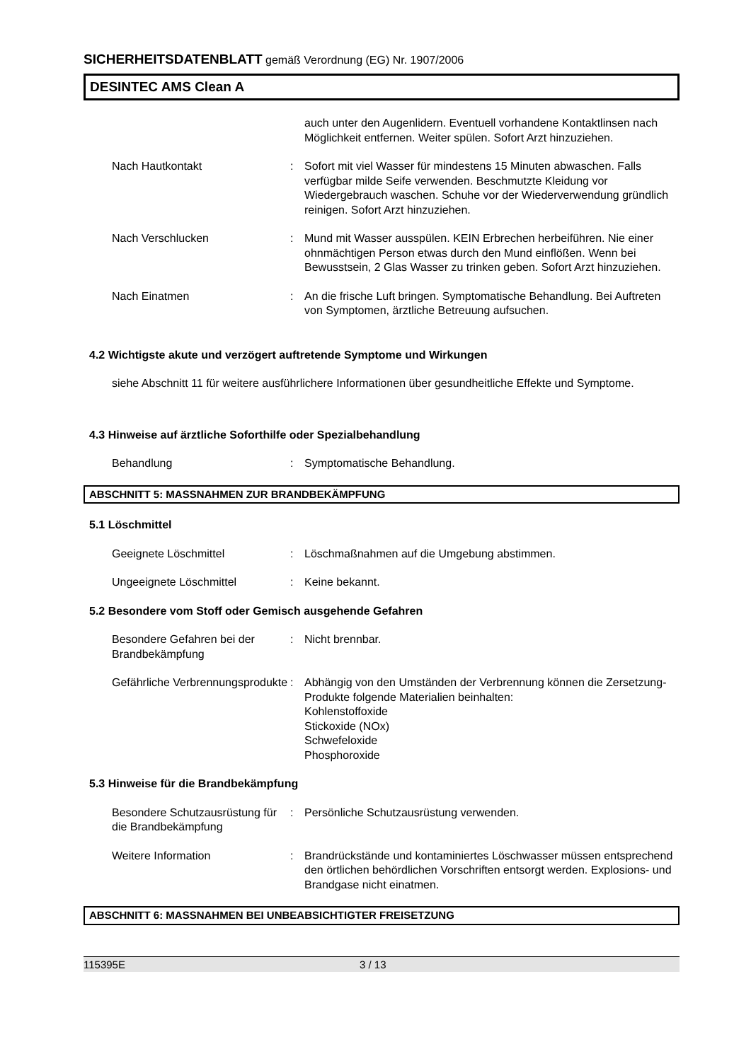SICHERHEITSDATENBLATT gemäß Verordnung (EG) Nr. 1907/2006
DESINTEC AMS Clean A
auch unter den Augenlidern. Eventuell vorhandene Kontaktlinsen nach Möglichkeit entfernen. Weiter spülen. Sofort Arzt hinzuziehen.
Nach Hautkontakt : Sofort mit viel Wasser für mindestens 15 Minuten abwaschen. Falls verfügbar milde Seife verwenden. Beschmutzte Kleidung vor Wiedergebrauch waschen. Schuhe vor der Wiederverwendung gründlich reinigen. Sofort Arzt hinzuziehen.
Nach Verschlucken : Mund mit Wasser ausspülen. KEIN Erbrechen herbeiführen. Nie einer ohnmächtigen Person etwas durch den Mund einflößen. Wenn bei Bewusstsein, 2 Glas Wasser zu trinken geben. Sofort Arzt hinzuziehen.
Nach Einatmen : An die frische Luft bringen. Symptomatische Behandlung. Bei Auftreten von Symptomen, ärztliche Betreuung aufsuchen.
4.2 Wichtigste akute und verzögert auftretende Symptome und Wirkungen
siehe Abschnitt 11 für weitere ausführlichere Informationen über gesundheitliche Effekte und Symptome.
4.3 Hinweise auf ärztliche Soforthilfe oder Spezialbehandlung
Behandlung : Symptomatische Behandlung.
ABSCHNITT 5: MASSNAHMEN ZUR BRANDBEKÄMPFUNG
5.1 Löschmittel
Geeignete Löschmittel : Löschmaßnahmen auf die Umgebung abstimmen.
Ungeeignete Löschmittel : Keine bekannt.
5.2 Besondere vom Stoff oder Gemisch ausgehende Gefahren
Besondere Gefahren bei der Brandbekämpfung
: Nicht brennbar.
Gefährliche Verbrennungsprodukte
: Abhängig von den Umständen der Verbrennung können die Zersetzung-Produkte folgende Materialien beinhalten:
Kohlenstoffoxide
Stickoxide (NOx)
Schwefeloxide
Phosphoroxide
5.3 Hinweise für die Brandbekämpfung
Besondere Schutzausrüstung für die Brandbekämpfung
: Persönliche Schutzausrüstung verwenden.
Weitere Information : Brandrückstände und kontaminiertes Löschwasser müssen entsprechend den örtlichen behördlichen Vorschriften entsorgt werden. Explosions- und Brandgase nicht einatmen.
ABSCHNITT 6: MASSNAHMEN BEI UNBEABSICHTIGTER FREISETZUNG
115395E 3 / 13